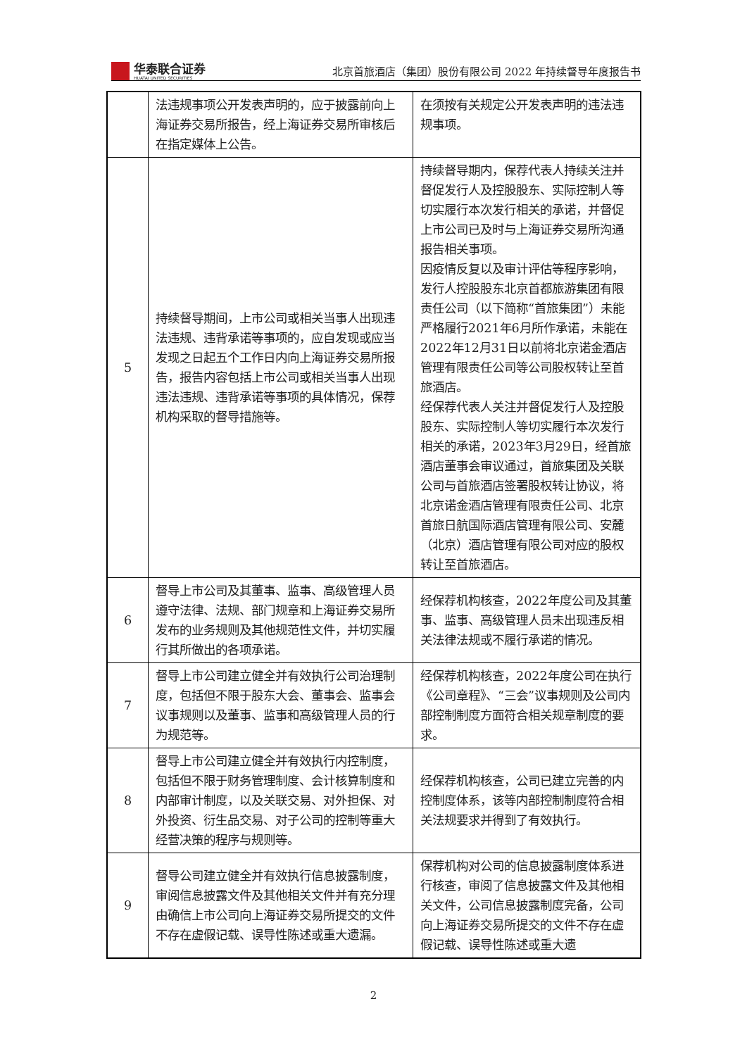华泰联合证券
HUATAI UNITED SECURITIES
北京首旅酒店（集团）股份有限公司 2022 年持续督导年度报告书
| | 法违规事项公开发表声明的，应于披露前向上海证券交易所报告，经上海证券交易所审核后在指定媒体上公告。 | 在须按有关规定公开发表声明的违法违规事项。 |
| 5 | 持续督导期间，上市公司或相关当事人出现违法违规、违背承诺等事项的，应自发现或应当发现之日起五个工作日内向上海证券交易所报告，报告内容包括上市公司或相关当事人出现违法违规、违背承诺等事项的具体情况，保荐机构采取的督导措施等。 | 持续督导期内，保荐代表人持续关注并督促发行人及控股股东、实际控制人等切实履行本次发行相关的承诺，并督促上市公司已及时与上海证券交易所沟通报告相关事项。 因疫情反复以及审计评估等程序影响，发行人控股股东北京首都旅游集团有限责任公司（以下简称“首旅集团”）未能严格履行2021年6月所作承诺，未能在2022年12月31日以前将北京诺金酒店管理有限责任公司等公司股权转让至首旅酒店。 经保荐代表人关注并督促发行人及控股股东、实际控制人等切实履行本次发行相关的承诺，2023年3月29日，经首旅酒店董事会审议通过，首旅集团及关联公司与首旅酒店签署股权转让协议，将北京诺金酒店管理有限责任公司、北京首旅日航国际酒店管理有限公司、安麓（北京）酒店管理有限公司对应的股权转让至首旅酒店。 |
| 6 | 督导上市公司及其董事、监事、高级管理人员遵守法律、法规、部门规章和上海证券交易所发布的业务规则及其他规范性文件，并切实履行其所做出的各项承诺。 | 经保荐机构核查，2022年度公司及其董事、监事、高级管理人员未出现违反相关法律法规或不履行承诺的情况。 |
| 7 | 督导上市公司建立健全并有效执行公司治理制度，包括但不限于股东大会、董事会、监事会议事规则以及董事、监事和高级管理人员的行为规范等。 | 经保荐机构核查，2022年度公司在执行《公司章程》、“三会”议事规则及公司内部控制制度方面符合相关规章制度的要求。 |
| 8 | 督导上市公司建立健全并有效执行内控制度，包括但不限于财务管理制度、会计核算制度和内部审计制度，以及关联交易、对外担保、对外投资、衍生品交易、对子公司的控制等重大经营决策的程序与规则等。 | 经保荐机构核查，公司已建立完善的内控制度体系，该等内部控制制度符合相关法规要求并得到了有效执行。 |
| 9 | 督导公司建立健全并有效执行信息披露制度，审阅信息披露文件及其他相关文件并有充分理由确信上市公司向上海证券交易所提交的文件不存在虚假记载、误导性陈述或重大遗漏。 | 保荐机构对公司的信息披露制度体系进行核查，审阅了信息披露文件及其他相关文件，公司信息披露制度完备，公司向上海证券交易所提交的文件不存在虚假记载、误导性陈述或重大遗 |
2